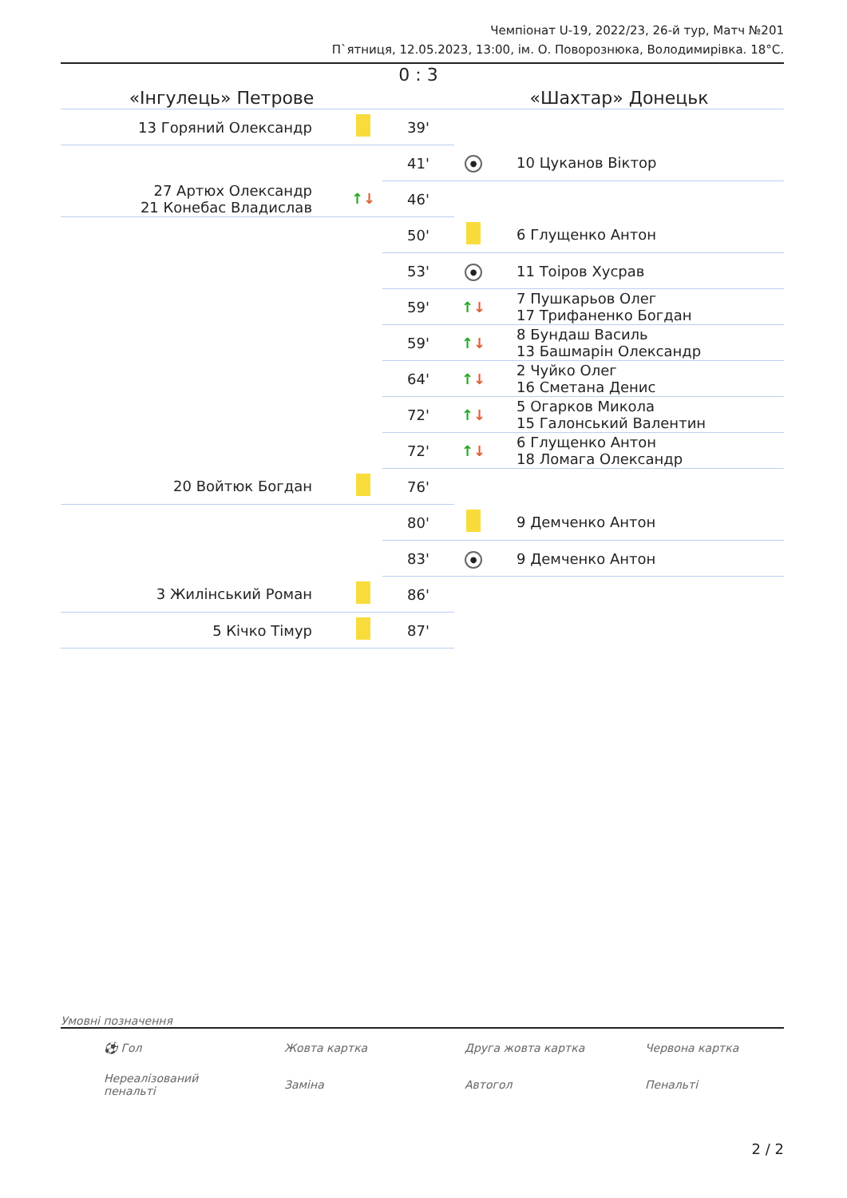Чемпіонат U-19, 2022/23, 26-й тур, Матч №201
П`ятниця, 12.05.2023, 13:00, ім. О. Поворознюка, Володимирівка. 18°C.
| «Інгулець» Петрове | | 0 : 3 | «Шахтар» Донецьк | |
| --- | --- | --- | --- | --- |
| 13 Горяний Олександр | | 39' | | |
| | | 41' | ● | 10 Цуканов Віктор |
| 27 Артюх Олександр 21 Конебас Владислав | ↑ ↓ | 46' | | |
| | | 50' | | 6 Глущенко Антон |
| | | 53' | ● | 11 Тоіров Хусрав |
| | | 59' | ↑ ↓ | 7 Пушкарьов Олег 17 Трифаненко Богдан |
| | | 59' | ↑ ↓ | 8 Бундаш Василь 13 Башмарін Олександр |
| | | 64' | ↑ ↓ | 2 Чуйко Олег 16 Сметана Денис |
| | | 72' | ↑ ↓ | 5 Огарков Микола 15 Галонський Валентин |
| | | 72' | ↑ ↓ | 6 Глущенко Антон 18 Ломага Олександр |
| 20 Войтюк Богдан | | 76' | | |
| | | 80' | | 9 Демченко Антон |
| | | 83' | ● | 9 Демченко Антон |
| 3 Жилінський Роман | | 86' | | |
| 5 Кічко Тімур | | 87' | | |
Умовні позначення
| ⚽ Гол | Жовта картка | Друга жовта картка | Червона картка |
| Нереалізований пенальті | Заміна | Автогол | Пенальті |
2 / 2